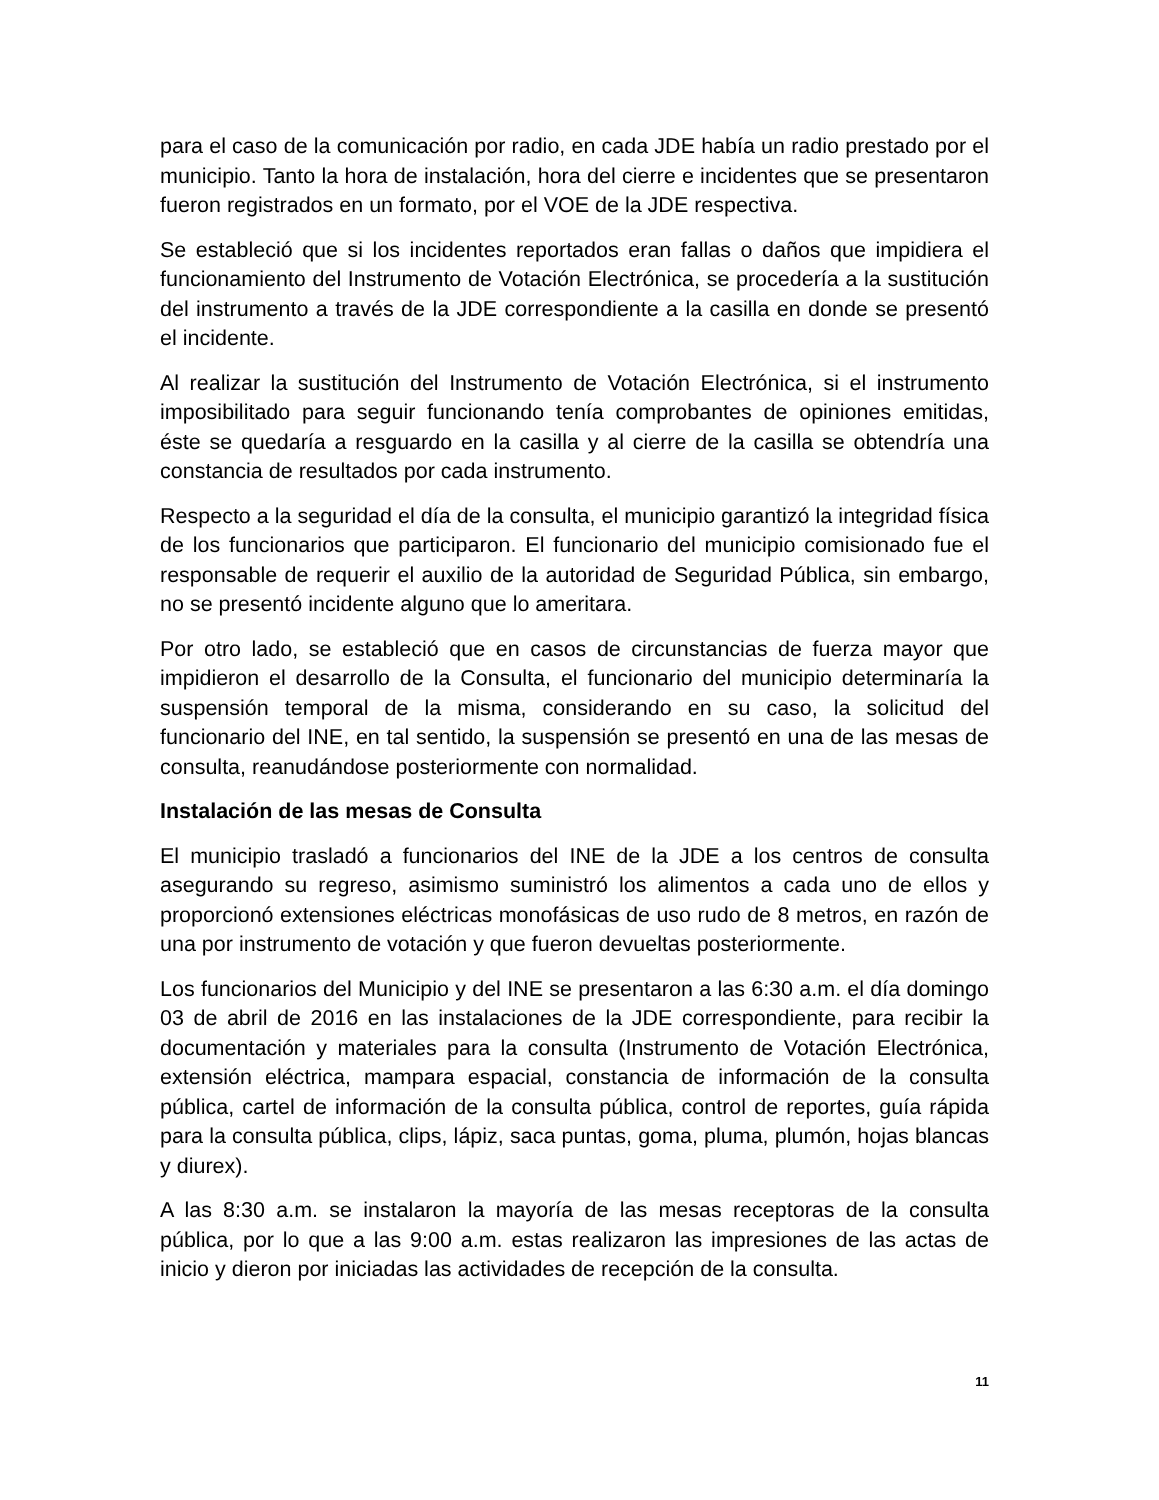para el caso de la comunicación por radio, en cada JDE había un radio prestado por el municipio. Tanto la hora de instalación, hora del cierre e incidentes que se presentaron fueron registrados en un formato, por el VOE de la JDE respectiva.
Se estableció que si los incidentes reportados eran fallas o daños que impidiera el funcionamiento del Instrumento de Votación Electrónica, se procedería a la sustitución del instrumento a través de la JDE correspondiente a la casilla en donde se presentó el incidente.
Al realizar la sustitución del Instrumento de Votación Electrónica, si el instrumento imposibilitado para seguir funcionando tenía comprobantes de opiniones emitidas, éste se quedaría a resguardo en la casilla y al cierre de la casilla se obtendría una constancia de resultados por cada instrumento.
Respecto a la seguridad el día de la consulta, el municipio garantizó la integridad física de los funcionarios que participaron. El funcionario del municipio comisionado fue el responsable de requerir el auxilio de la autoridad de Seguridad Pública, sin embargo, no se presentó incidente alguno que lo ameritara.
Por otro lado, se estableció que en casos de circunstancias de fuerza mayor que impidieron el desarrollo de la Consulta, el funcionario del municipio determinaría la suspensión temporal de la misma, considerando en su caso, la solicitud del funcionario del INE, en tal sentido, la suspensión se presentó en una de las mesas de consulta, reanudándose posteriormente con normalidad.
Instalación de las mesas de Consulta
El municipio trasladó a funcionarios del INE de la JDE a los centros de consulta asegurando su regreso, asimismo suministró los alimentos a cada uno de ellos y proporcionó extensiones eléctricas monofásicas de uso rudo de 8 metros, en razón de una por instrumento de votación y que fueron devueltas posteriormente.
Los funcionarios del Municipio y del INE se presentaron a las 6:30 a.m. el día domingo 03 de abril de 2016 en las instalaciones de la JDE correspondiente, para recibir la documentación y materiales para la consulta (Instrumento de Votación Electrónica, extensión eléctrica, mampara espacial, constancia de información de la consulta pública, cartel de información de la consulta pública, control de reportes, guía rápida para la consulta pública, clips, lápiz, saca puntas, goma, pluma, plumón, hojas blancas y diurex).
A las 8:30 a.m. se instalaron la mayoría de las mesas receptoras de la consulta pública, por lo que a las 9:00 a.m. estas realizaron las impresiones de las actas de inicio y dieron por iniciadas las actividades de recepción de la consulta.
11